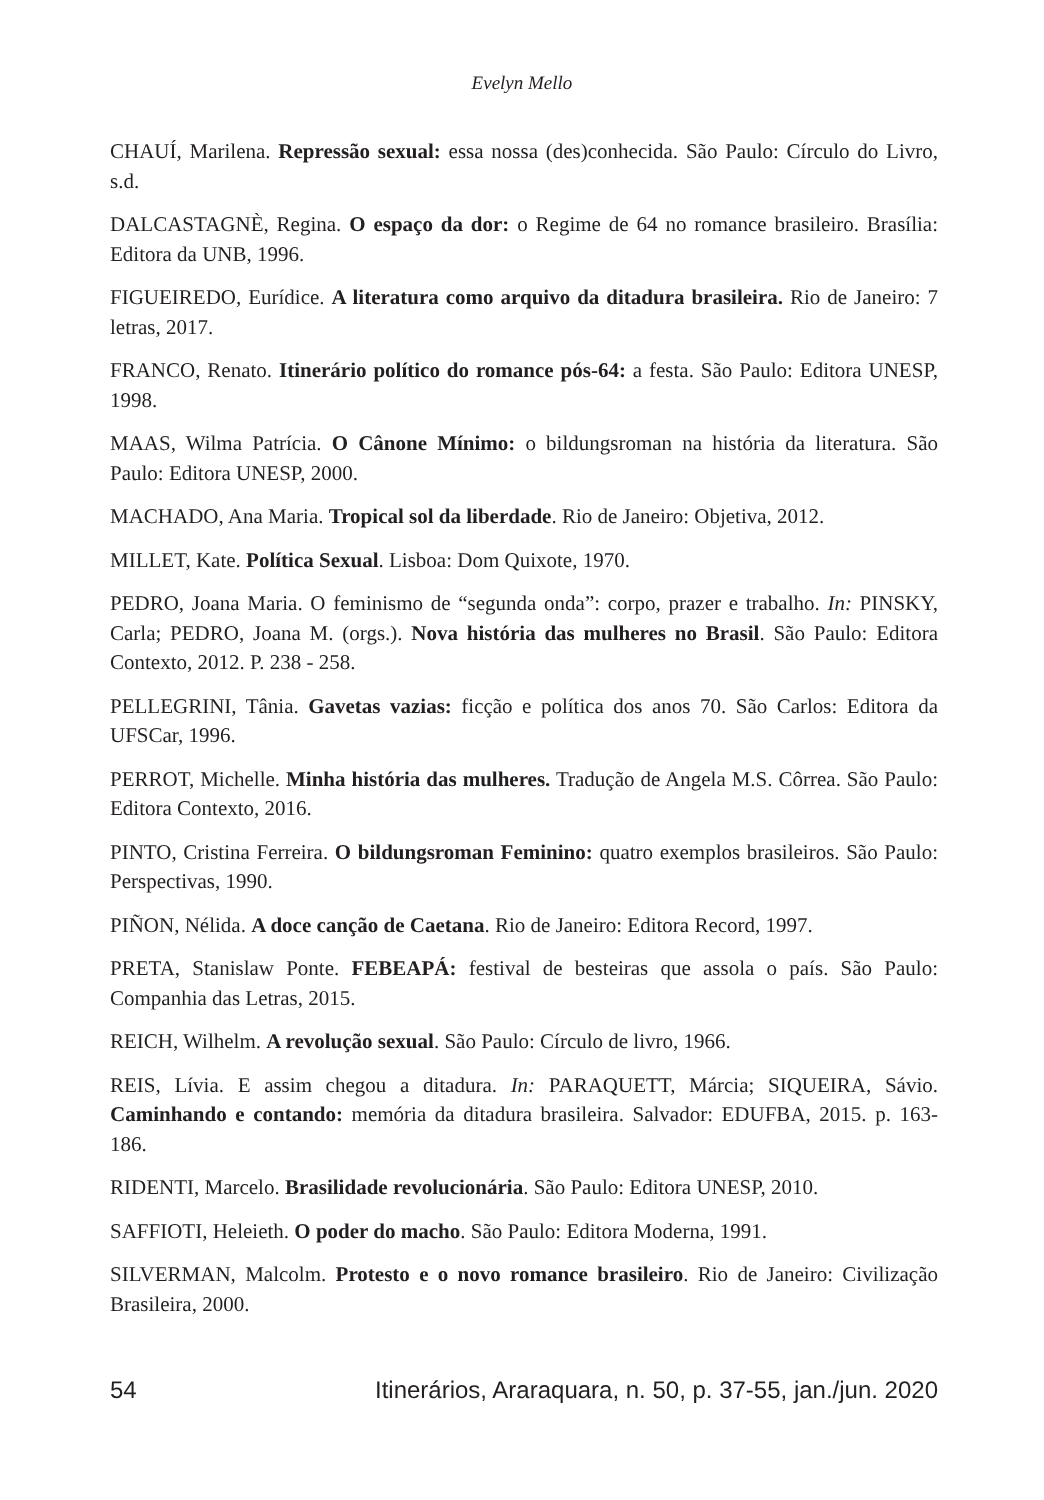Evelyn Mello
CHAUÍ, Marilena. Repressão sexual: essa nossa (des)conhecida. São Paulo: Círculo do Livro, s.d.
DALCASTAGNÈ, Regina. O espaço da dor: o Regime de 64 no romance brasileiro. Brasília: Editora da UNB, 1996.
FIGUEIREDO, Eurídice. A literatura como arquivo da ditadura brasileira. Rio de Janeiro: 7 letras, 2017.
FRANCO, Renato. Itinerário político do romance pós-64: a festa. São Paulo: Editora UNESP, 1998.
MAAS, Wilma Patrícia. O Cânone Mínimo: o bildungsroman na história da literatura. São Paulo: Editora UNESP, 2000.
MACHADO, Ana Maria. Tropical sol da liberdade. Rio de Janeiro: Objetiva, 2012.
MILLET, Kate. Política Sexual. Lisboa: Dom Quixote, 1970.
PEDRO, Joana Maria. O feminismo de “segunda onda”: corpo, prazer e trabalho. In: PINSKY, Carla; PEDRO, Joana M. (orgs.). Nova história das mulheres no Brasil. São Paulo: Editora Contexto, 2012. P. 238 - 258.
PELLEGRINI, Tânia. Gavetas vazias: ficção e política dos anos 70. São Carlos: Editora da UFSCar, 1996.
PERROT, Michelle. Minha história das mulheres. Tradução de Angela M.S. Côrrea. São Paulo: Editora Contexto, 2016.
PINTO, Cristina Ferreira. O bildungsroman Feminino: quatro exemplos brasileiros. São Paulo: Perspectivas, 1990.
PIÑON, Nélida. A doce canção de Caetana. Rio de Janeiro: Editora Record, 1997.
PRETA, Stanislaw Ponte. FEBEAPÁ: festival de besteiras que assola o país. São Paulo: Companhia das Letras, 2015.
REICH, Wilhelm. A revolução sexual. São Paulo: Círculo de livro, 1966.
REIS, Lívia. E assim chegou a ditadura. In: PARAQUETT, Márcia; SIQUEIRA, Sávio. Caminhando e contando: memória da ditadura brasileira. Salvador: EDUFBA, 2015. p. 163-186.
RIDENTI, Marcelo. Brasilidade revolucionária. São Paulo: Editora UNESP, 2010.
SAFFIOTI, Heleieth. O poder do macho. São Paulo: Editora Moderna, 1991.
SILVERMAN, Malcolm. Protesto e o novo romance brasileiro. Rio de Janeiro: Civilização Brasileira, 2000.
54 Itinerários, Araraquara, n. 50, p. 37-55, jan./jun. 2020